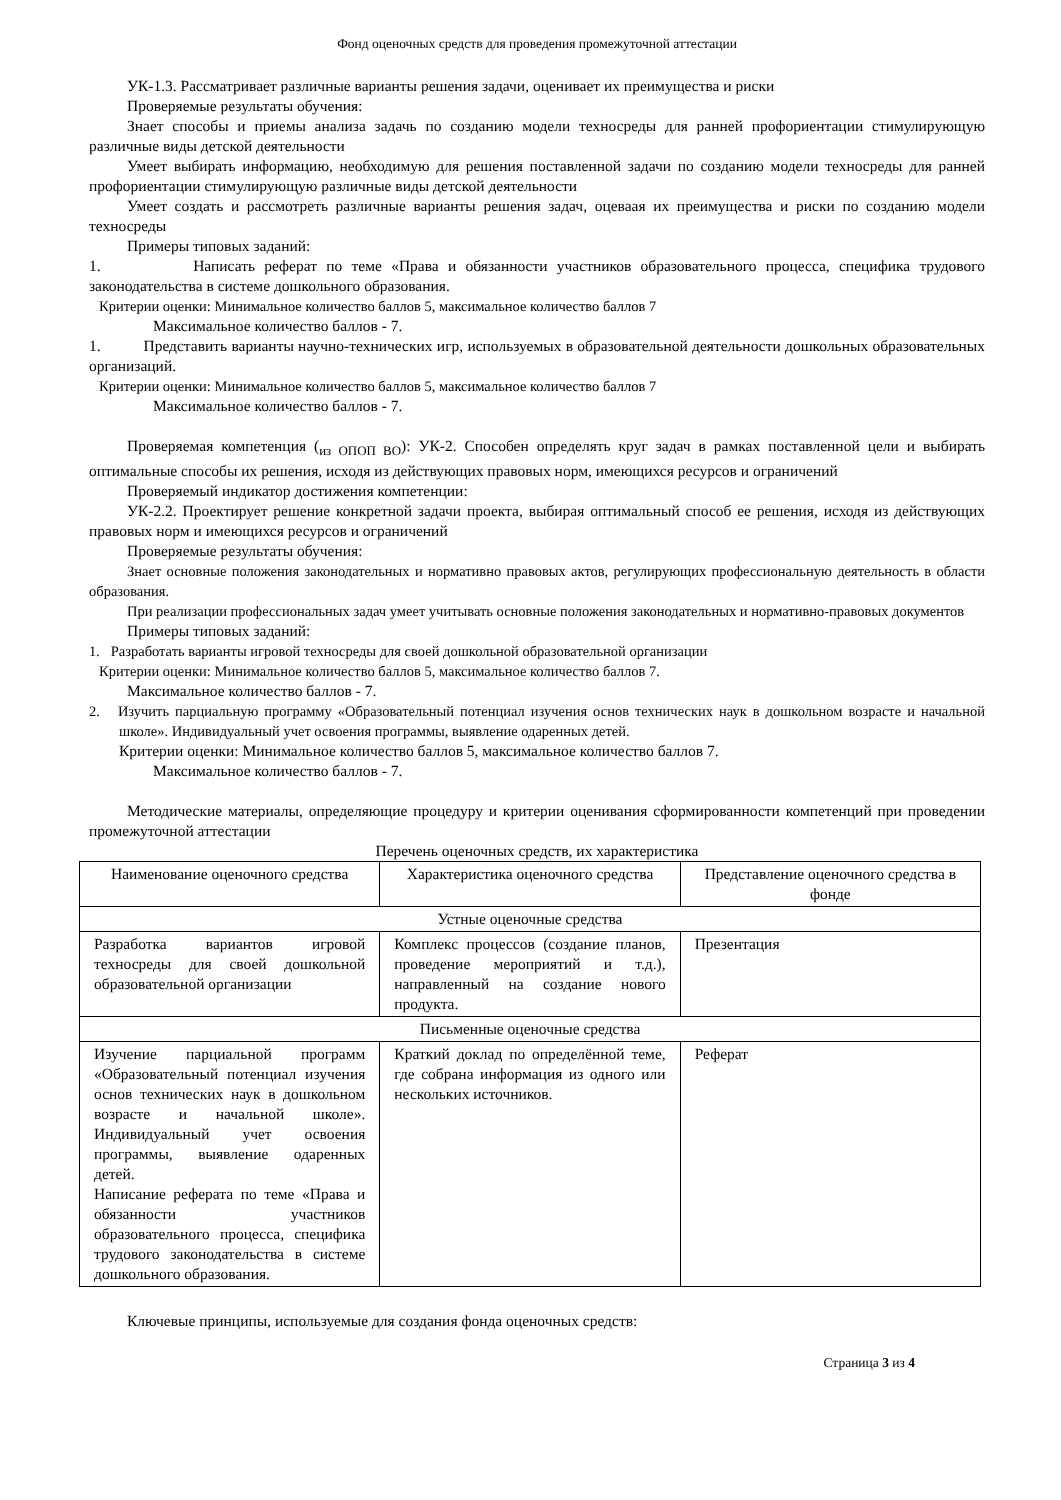Фонд оценочных средств для проведения промежуточной аттестации
УК-1.3. Рассматривает различные варианты решения задачи, оценивает их преимущества и риски
Проверяемые результаты обучения:
Знает способы и приемы анализа задачь по созданию модели техносреды для ранней профориентации стимулирующую различные виды детской деятельности
Умеет выбирать информацию, необходимую для решения поставленной задачи по созданию модели техносреды для ранней профориентации стимулирующую различные виды детской деятельности
Умеет создать и рассмотреть различные варианты решения задач, оцеваая их преимущества и риски по созданию модели техносреды
Примеры типовых заданий:
1. Написать реферат по теме «Права и обязанности участников образовательного процесса, специфика трудового законодательства в системе дошкольного образования.
Критерии оценки: Минимальное количество баллов 5, максимальное количество баллов 7
Максимальное количество баллов - 7.
1. Представить варианты научно-технических игр, используемых в образовательной деятельности дошкольных образовательных организаций.
Критерии оценки: Минимальное количество баллов 5, максимальное количество баллов 7
Максимальное количество баллов - 7.
Проверяемая компетенция (<sub>из ОПОП ВО</sub>): УК-2. Способен определять круг задач в рамках поставленной цели и выбирать оптимальные способы их решения, исходя из действующих правовых норм, имеющихся ресурсов и ограничений
Проверяемый индикатор достижения компетенции:
УК-2.2. Проектирует решение конкретной задачи проекта, выбирая оптимальный способ ее решения, исходя из действующих правовых норм и имеющихся ресурсов и ограничений
Проверяемые результаты обучения:
Знает основные положения законодательных и нормативно правовых актов, регулирующих профессиональную деятельность в области образования.
При реализации профессиональных задач умеет учитывать основные положения законодательных и нормативно-правовых документов
Примеры типовых заданий:
1. Разработать варианты игровой техносреды для своей дошкольной образовательной организации
Критерии оценки: Минимальное количество баллов 5, максимальное количество баллов 7.
Максимальное количество баллов - 7.
2. Изучить парциальную программу «Образовательный потенциал изучения основ технических наук в дошкольном возрасте и начальной школе». Индивидуальный учет освоения программы, выявление одаренных детей.
Критерии оценки: Минимальное количество баллов 5, максимальное количество баллов 7.
Максимальное количество баллов - 7.
Методические материалы, определяющие процедуру и критерии оценивания сформированности компетенций при проведении промежуточной аттестации
Перечень оценочных средств, их характеристика
| Наименование оценочного средства | Характеристика оценочного средства | Представление оценочного средства в фонде |
| --- | --- | --- |
| Устные оценочные средства | | |
| Разработка вариантов игровой техносреды для своей дошкольной образовательной организации | Комплекс процессов (создание планов, проведение мероприятий и т.д.), направленный на создание нового продукта. | Презентация |
| Письменные оценочные средства | | |
| Изучение парциальной программ «Образовательный потенциал изучения основ технических наук в дошкольном возрасте и начальной школе». Индивидуальный учет освоения программы, выявление одаренных детей. Написание реферата по теме «Права и обязанности участников образовательного процесса, специфика трудового законодательства в системе дошкольного образования. | Краткий доклад по определённой теме, где собрана информация из одного или нескольких источников. | Реферат |
Ключевые принципы, используемые для создания фонда оценочных средств:
Страница 3 из 4